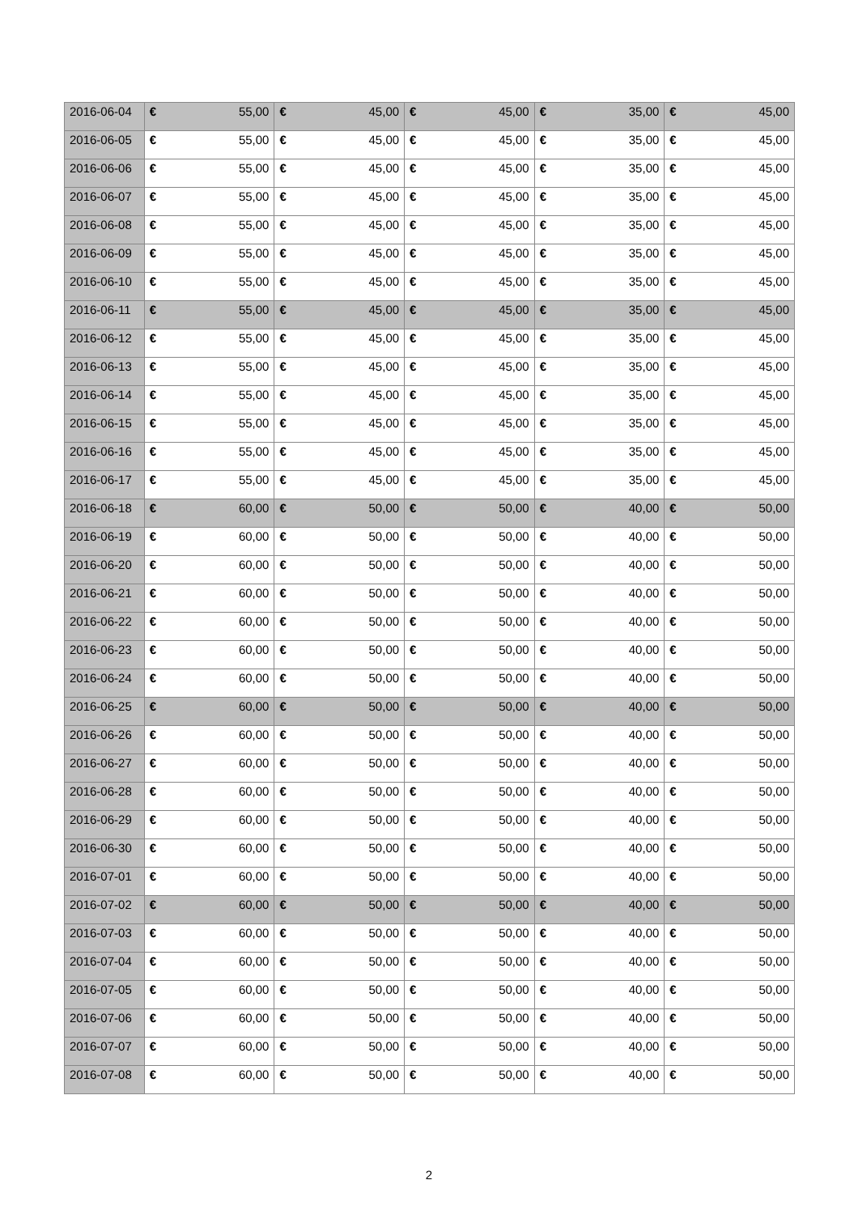| 2016-06-04 | € 55,00 | € 45,00 | € 45,00 | € 35,00 | € 45,00 |
| 2016-06-05 | € 55,00 | € 45,00 | € 45,00 | € 35,00 | € 45,00 |
| 2016-06-06 | € 55,00 | € 45,00 | € 45,00 | € 35,00 | € 45,00 |
| 2016-06-07 | € 55,00 | € 45,00 | € 45,00 | € 35,00 | € 45,00 |
| 2016-06-08 | € 55,00 | € 45,00 | € 45,00 | € 35,00 | € 45,00 |
| 2016-06-09 | € 55,00 | € 45,00 | € 45,00 | € 35,00 | € 45,00 |
| 2016-06-10 | € 55,00 | € 45,00 | € 45,00 | € 35,00 | € 45,00 |
| 2016-06-11 | € 55,00 | € 45,00 | € 45,00 | € 35,00 | € 45,00 |
| 2016-06-12 | € 55,00 | € 45,00 | € 45,00 | € 35,00 | € 45,00 |
| 2016-06-13 | € 55,00 | € 45,00 | € 45,00 | € 35,00 | € 45,00 |
| 2016-06-14 | € 55,00 | € 45,00 | € 45,00 | € 35,00 | € 45,00 |
| 2016-06-15 | € 55,00 | € 45,00 | € 45,00 | € 35,00 | € 45,00 |
| 2016-06-16 | € 55,00 | € 45,00 | € 45,00 | € 35,00 | € 45,00 |
| 2016-06-17 | € 55,00 | € 45,00 | € 45,00 | € 35,00 | € 45,00 |
| 2016-06-18 | € 60,00 | € 50,00 | € 50,00 | € 40,00 | € 50,00 |
| 2016-06-19 | € 60,00 | € 50,00 | € 50,00 | € 40,00 | € 50,00 |
| 2016-06-20 | € 60,00 | € 50,00 | € 50,00 | € 40,00 | € 50,00 |
| 2016-06-21 | € 60,00 | € 50,00 | € 50,00 | € 40,00 | € 50,00 |
| 2016-06-22 | € 60,00 | € 50,00 | € 50,00 | € 40,00 | € 50,00 |
| 2016-06-23 | € 60,00 | € 50,00 | € 50,00 | € 40,00 | € 50,00 |
| 2016-06-24 | € 60,00 | € 50,00 | € 50,00 | € 40,00 | € 50,00 |
| 2016-06-25 | € 60,00 | € 50,00 | € 50,00 | € 40,00 | € 50,00 |
| 2016-06-26 | € 60,00 | € 50,00 | € 50,00 | € 40,00 | € 50,00 |
| 2016-06-27 | € 60,00 | € 50,00 | € 50,00 | € 40,00 | € 50,00 |
| 2016-06-28 | € 60,00 | € 50,00 | € 50,00 | € 40,00 | € 50,00 |
| 2016-06-29 | € 60,00 | € 50,00 | € 50,00 | € 40,00 | € 50,00 |
| 2016-06-30 | € 60,00 | € 50,00 | € 50,00 | € 40,00 | € 50,00 |
| 2016-07-01 | € 60,00 | € 50,00 | € 50,00 | € 40,00 | € 50,00 |
| 2016-07-02 | € 60,00 | € 50,00 | € 50,00 | € 40,00 | € 50,00 |
| 2016-07-03 | € 60,00 | € 50,00 | € 50,00 | € 40,00 | € 50,00 |
| 2016-07-04 | € 60,00 | € 50,00 | € 50,00 | € 40,00 | € 50,00 |
| 2016-07-05 | € 60,00 | € 50,00 | € 50,00 | € 40,00 | € 50,00 |
| 2016-07-06 | € 60,00 | € 50,00 | € 50,00 | € 40,00 | € 50,00 |
| 2016-07-07 | € 60,00 | € 50,00 | € 50,00 | € 40,00 | € 50,00 |
| 2016-07-08 | € 60,00 | € 50,00 | € 50,00 | € 40,00 | € 50,00 |
2